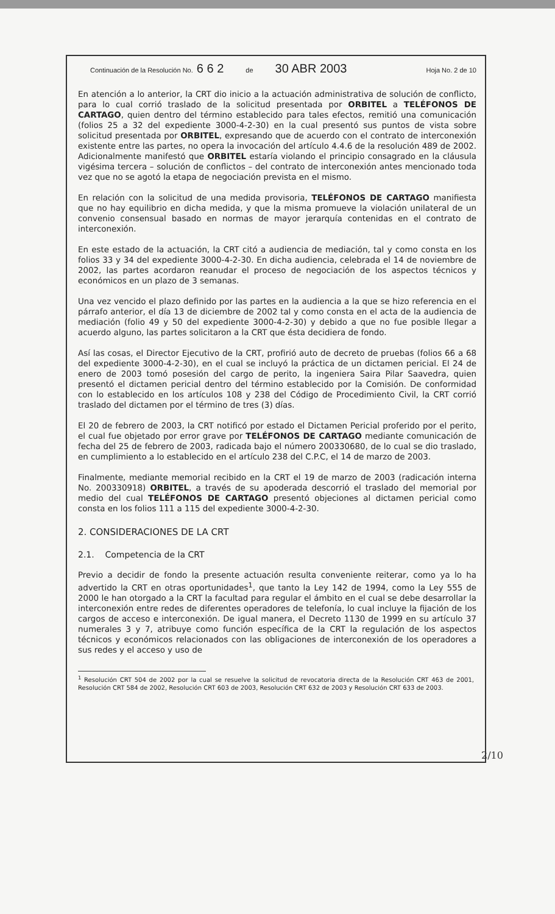Continuación de la Resolución No. 6 6 2 de 30 ABR 2003 Hoja No. 2 de 10
En atención a lo anterior, la CRT dio inicio a la actuación administrativa de solución de conflicto, para lo cual corrió traslado de la solicitud presentada por ORBITEL a TELÉFONOS DE CARTAGO, quien dentro del término establecido para tales efectos, remitió una comunicación (folios 25 a 32 del expediente 3000-4-2-30) en la cual presentó sus puntos de vista sobre solicitud presentada por ORBITEL, expresando que de acuerdo con el contrato de interconexión existente entre las partes, no opera la invocación del artículo 4.4.6 de la resolución 489 de 2002. Adicionalmente manifestó que ORBITEL estaría violando el principio consagrado en la cláusula vigésima tercera – solución de conflictos – del contrato de interconexión antes mencionado toda vez que no se agotó la etapa de negociación prevista en el mismo.
En relación con la solicitud de una medida provisoria, TELÉFONOS DE CARTAGO manifiesta que no hay equilibrio en dicha medida, y que la misma promueve la violación unilateral de un convenio consensual basado en normas de mayor jerarquía contenidas en el contrato de interconexión.
En este estado de la actuación, la CRT citó a audiencia de mediación, tal y como consta en los folios 33 y 34 del expediente 3000-4-2-30. En dicha audiencia, celebrada el 14 de noviembre de 2002, las partes acordaron reanudar el proceso de negociación de los aspectos técnicos y económicos en un plazo de 3 semanas.
Una vez vencido el plazo definido por las partes en la audiencia a la que se hizo referencia en el párrafo anterior, el día 13 de diciembre de 2002 tal y como consta en el acta de la audiencia de mediación (folio 49 y 50 del expediente 3000-4-2-30) y debido a que no fue posible llegar a acuerdo alguno, las partes solicitaron a la CRT que ésta decidiera de fondo.
Así las cosas, el Director Ejecutivo de la CRT, profirió auto de decreto de pruebas (folios 66 a 68 del expediente 3000-4-2-30), en el cual se incluyó la práctica de un dictamen pericial. El 24 de enero de 2003 tomó posesión del cargo de perito, la ingeniera Saira Pilar Saavedra, quien presentó el dictamen pericial dentro del término establecido por la Comisión. De conformidad con lo establecido en los artículos 108 y 238 del Código de Procedimiento Civil, la CRT corrió traslado del dictamen por el término de tres (3) días.
El 20 de febrero de 2003, la CRT notificó por estado el Dictamen Pericial proferido por el perito, el cual fue objetado por error grave por TELÉFONOS DE CARTAGO mediante comunicación de fecha del 25 de febrero de 2003, radicada bajo el número 200330680, de lo cual se dio traslado, en cumplimiento a lo establecido en el artículo 238 del C.P.C, el 14 de marzo de 2003.
Finalmente, mediante memorial recibido en la CRT el 19 de marzo de 2003 (radicación interna No. 200330918) ORBITEL, a través de su apoderada descorrió el traslado del memorial por medio del cual TELÉFONOS DE CARTAGO presentó objeciones al dictamen pericial como consta en los folios 111 a 115 del expediente 3000-4-2-30.
2. CONSIDERACIONES DE LA CRT
2.1. Competencia de la CRT
Previo a decidir de fondo la presente actuación resulta conveniente reiterar, como ya lo ha advertido la CRT en otras oportunidades<sup>1</sup>, que tanto la Ley 142 de 1994, como la Ley 555 de 2000 le han otorgado a la CRT la facultad para regular el ámbito en el cual se debe desarrollar la interconexión entre redes de diferentes operadores de telefonía, lo cual incluye la fijación de los cargos de acceso e interconexión. De igual manera, el Decreto 1130 de 1999 en su artículo 37 numerales 3 y 7, atribuye como función específica de la CRT la regulación de los aspectos técnicos y económicos relacionados con las obligaciones de interconexión de los operadores a sus redes y el acceso y uso de
<sup>1</sup> Resolución CRT 504 de 2002 por la cual se resuelve la solicitud de revocatoria directa de la Resolución CRT 463 de 2001, Resolución CRT 584 de 2002, Resolución CRT 603 de 2003, Resolución CRT 632 de 2003 y Resolución CRT 633 de 2003.
2/10